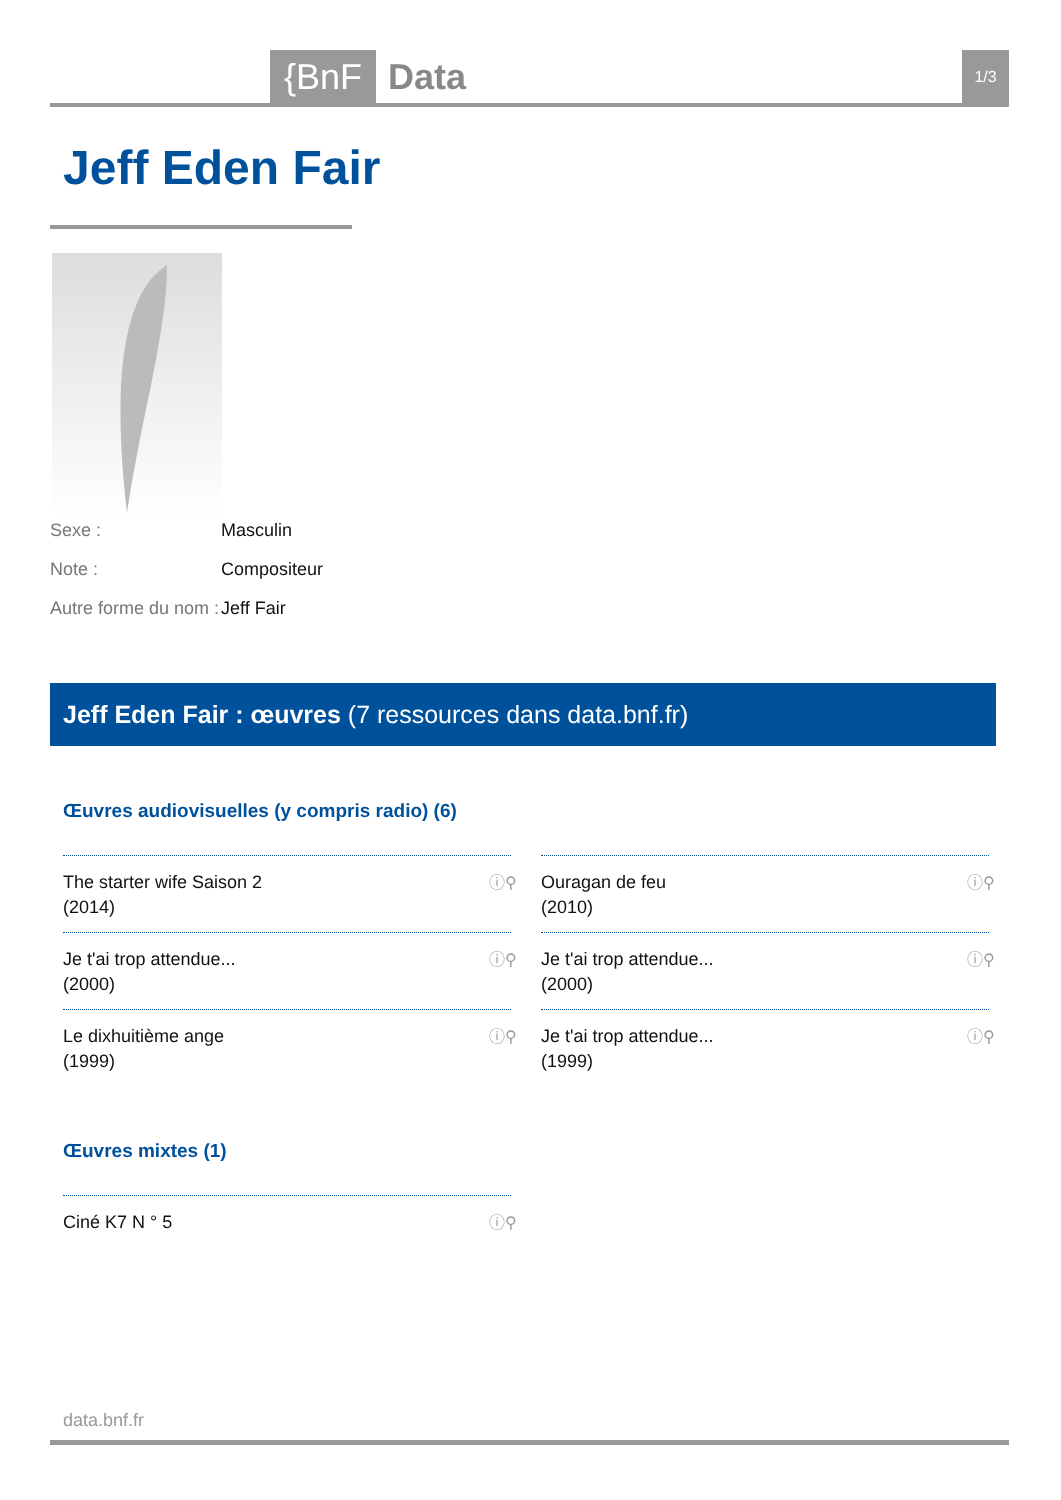{BnF
Data
1/3
Jeff Eden Fair
Sexe : Masculin
Note : Compositeur
Autre forme du nom : Jeff Fair
Jeff Eden Fair : œuvres (7 ressources dans data.bnf.fr)
Œuvres audiovisuelles (y compris radio) (6)
The starter wife Saison 2
(2014)
ⓘ⚲
Ouragan de feu
(2010)
ⓘ⚲
Je t'ai trop attendue...
(2000)
ⓘ⚲
Je t'ai trop attendue...
(2000)
ⓘ⚲
Le dixhuitième ange
(1999)
ⓘ⚲
Je t'ai trop attendue...
(1999)
ⓘ⚲
Œuvres mixtes (1)
Ciné K7 N ° 5 ⓘ⚲
data.bnf.fr